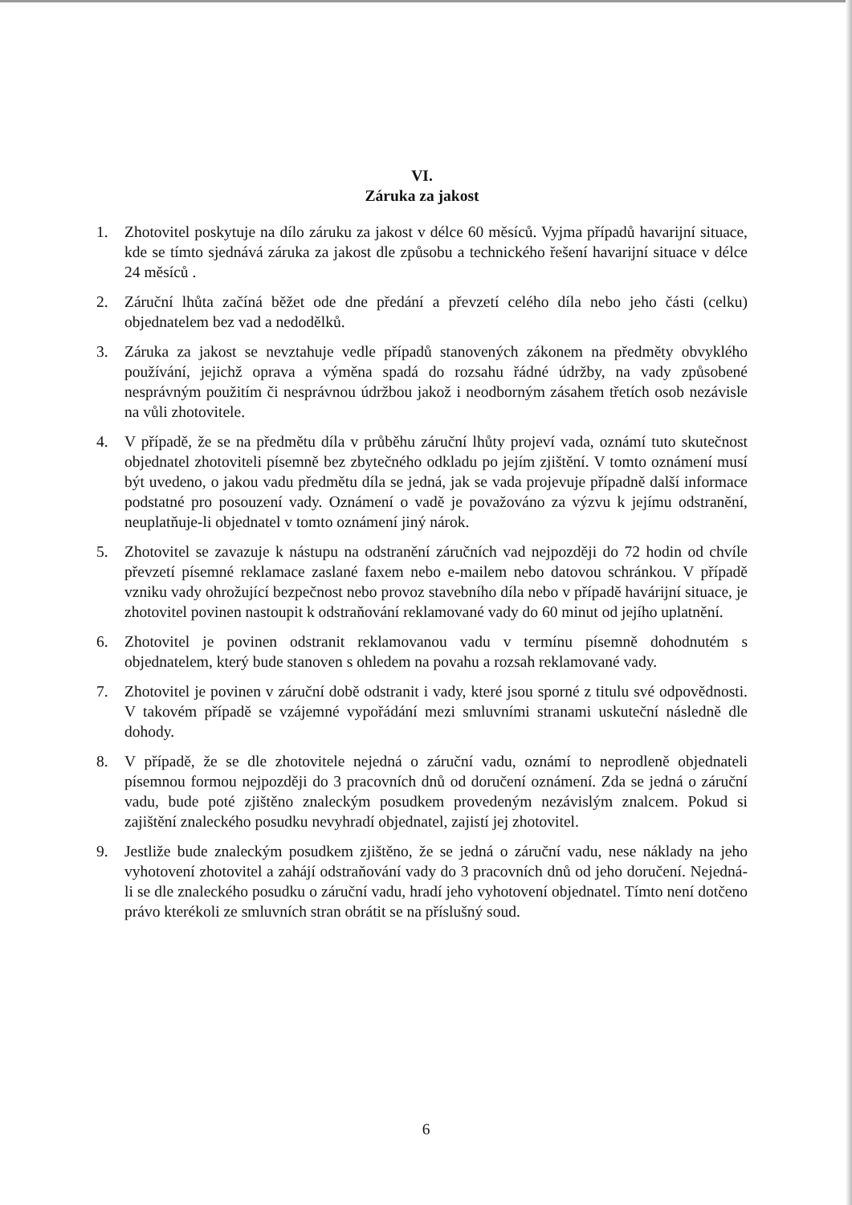VI.
Záruka za jakost
1. Zhotovitel poskytuje na dílo záruku za jakost v délce 60 měsíců. Vyjma případů havarijní situace, kde se tímto sjednává záruka za jakost dle způsobu a technického řešení havarijní situace v délce 24 měsíců .
2. Záruční lhůta začíná běžet ode dne předání a převzetí celého díla nebo jeho části (celku) objednatelem bez vad a nedodělků.
3. Záruka za jakost se nevztahuje vedle případů stanovených zákonem na předměty obvyklého používání, jejichž oprava a výměna spadá do rozsahu řádné údržby, na vady způsobené nesprávným použitím či nesprávnou údržbou jakož i neodborným zásahem třetích osob nezávisle na vůli zhotovitele.
4. V případě, že se na předmětu díla v průběhu záruční lhůty projeví vada, oznámí tuto skutečnost objednatel zhotoviteli písemně bez zbytečného odkladu po jejím zjištění. V tomto oznámení musí být uvedeno, o jakou vadu předmětu díla se jedná, jak se vada projevuje případně další informace podstatné pro posouzení vady. Oznámení o vadě je považováno za výzvu k jejímu odstranění, neuplatňuje-li objednatel v tomto oznámení jiný nárok.
5. Zhotovitel se zavazuje k nástupu na odstranění záručních vad nejpozději do 72 hodin od chvíle převzetí písemné reklamace zaslané faxem nebo e-mailem nebo datovou schránkou. V případě vzniku vady ohrožující bezpečnost nebo provoz stavebního díla nebo v případě havárijní situace, je zhotovitel povinen nastoupit k odstraňování reklamované vady do 60 minut od jejího uplatnění.
6. Zhotovitel je povinen odstranit reklamovanou vadu v termínu písemně dohodnutém s objednatelem, který bude stanoven s ohledem na povahu a rozsah reklamované vady.
7. Zhotovitel je povinen v záruční době odstranit i vady, které jsou sporné z titulu své odpovědnosti. V takovém případě se vzájemné vypořádání mezi smluvními stranami uskuteční následně dle dohody.
8. V případě, že se dle zhotovitele nejedná o záruční vadu, oznámí to neprodleně objednateli písemnou formou nejpozději do 3 pracovních dnů od doručení oznámení. Zda se jedná o záruční vadu, bude poté zjištěno znaleckým posudkem provedeným nezávislým znalcem. Pokud si zajištění znaleckého posudku nevyhradí objednatel, zajistí jej zhotovitel.
9. Jestliže bude znaleckým posudkem zjištěno, že se jedná o záruční vadu, nese náklady na jeho vyhotovení zhotovitel a zahájí odstraňování vady do 3 pracovních dnů od jeho doručení. Nejedná-li se dle znaleckého posudku o záruční vadu, hradí jeho vyhotovení objednatel. Tímto není dotčeno právo kterékoli ze smluvních stran obrátit se na příslušný soud.
6